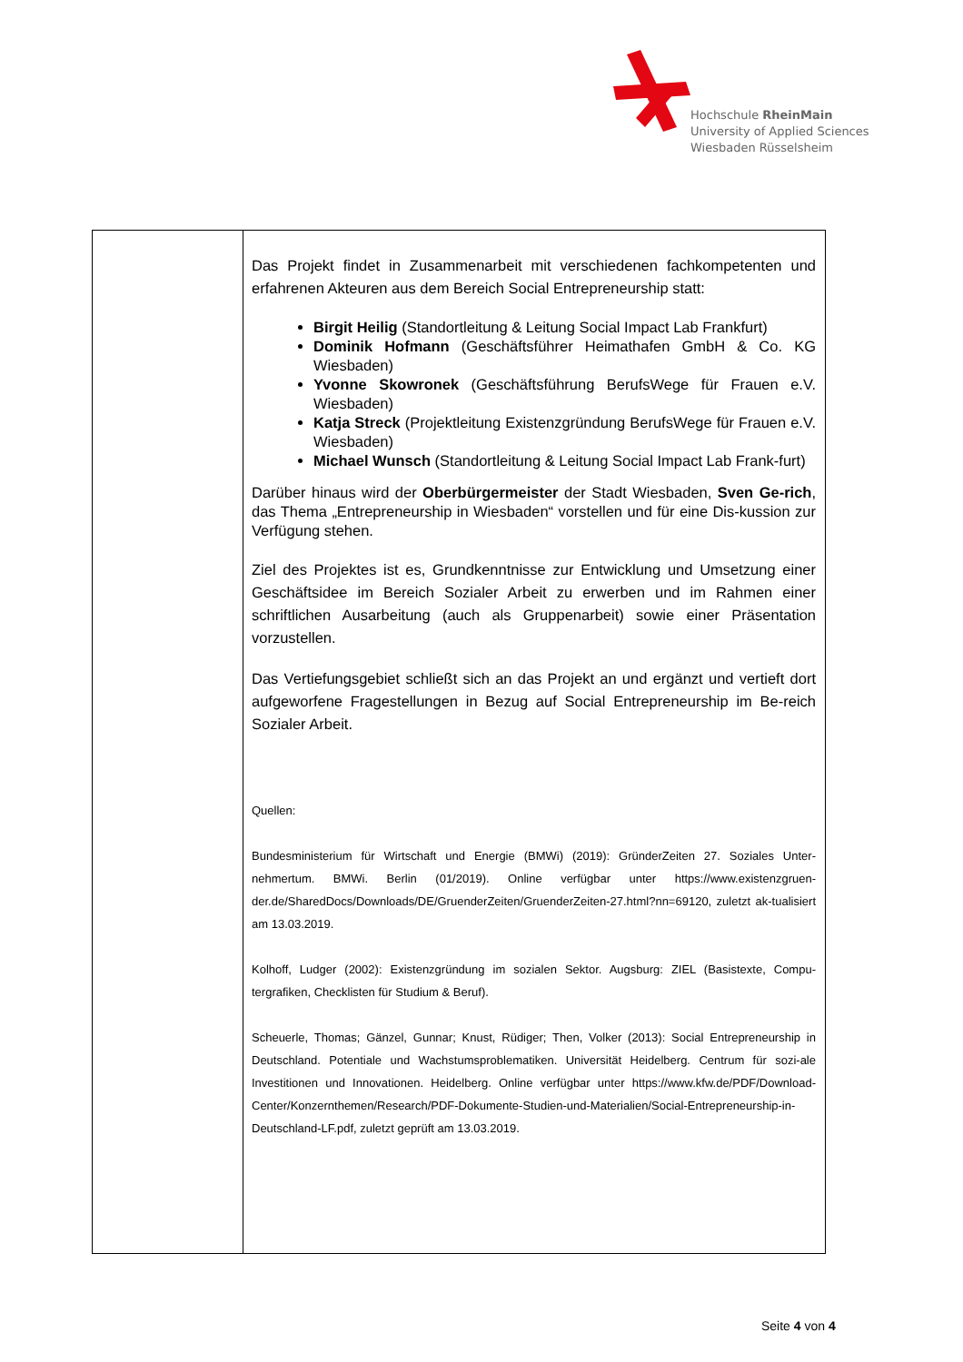Hochschule RheinMain
University of Applied Sciences
Wiesbaden Rüsselsheim
| | Das Projekt findet in Zusammenarbeit mit verschiedenen fachkompetenten und erfahrenen Akteuren aus dem Bereich Social Entrepreneurship statt: Birgit Heilig (Standortleitung & Leitung Social Impact Lab Frankfurt) Dominik Hofmann (Geschäftsführer Heimathafen GmbH & Co. KG Wiesbaden) Yvonne Skowronek (Geschäftsführung BerufsWege für Frauen e.V. Wiesbaden) Katja Streck (Projektleitung Existenzgründung BerufsWege für Frauen e.V. Wiesbaden) Michael Wunsch (Standortleitung & Leitung Social Impact Lab Frank-furt) Darüber hinaus wird der Oberbürgermeister der Stadt Wiesbaden, Sven Ge-rich , das Thema „Entrepreneurship in Wiesbaden“ vorstellen und für eine Dis-kussion zur Verfügung stehen. Ziel des Projektes ist es, Grundkenntnisse zur Entwicklung und Umsetzung einer Geschäftsidee im Bereich Sozialer Arbeit zu erwerben und im Rahmen einer schriftlichen Ausarbeitung (auch als Gruppenarbeit) sowie einer Präsentation vorzustellen. Das Vertiefungsgebiet schließt sich an das Projekt an und ergänzt und vertieft dort aufgeworfene Fragestellungen in Bezug auf Social Entrepreneurship im Be-reich Sozialer Arbeit. Quellen: Bundesministerium für Wirtschaft und Energie (BMWi) (2019): GründerZeiten 27. Soziales Unter-nehmertum. BMWi. Berlin (01/2019). Online verfügbar unter https://www.existenzgruen-der.de/SharedDocs/Downloads/DE/GruenderZeiten/GruenderZeiten-27.html?nn=69120, zuletzt ak-tualisiert am 13.03.2019. Kolhoff, Ludger (2002): Existenzgründung im sozialen Sektor. Augsburg: ZIEL (Basistexte, Compu-tergrafiken, Checklisten für Studium & Beruf). Scheuerle, Thomas; Gänzel, Gunnar; Knust, Rüdiger; Then, Volker (2013): Social Entrepreneurship in Deutschland. Potentiale und Wachstumsproblematiken. Universität Heidelberg. Centrum für sozi-ale Investitionen und Innovationen. Heidelberg. Online verfügbar unter https://www.kfw.de/PDF/Download-Center/Konzernthemen/Research/PDF-Dokumente-Studien-und-Materialien/Social-Entrepreneurship-in-Deutschland-LF.pdf, zuletzt geprüft am 13.03.2019. |
Seite 4 von 4